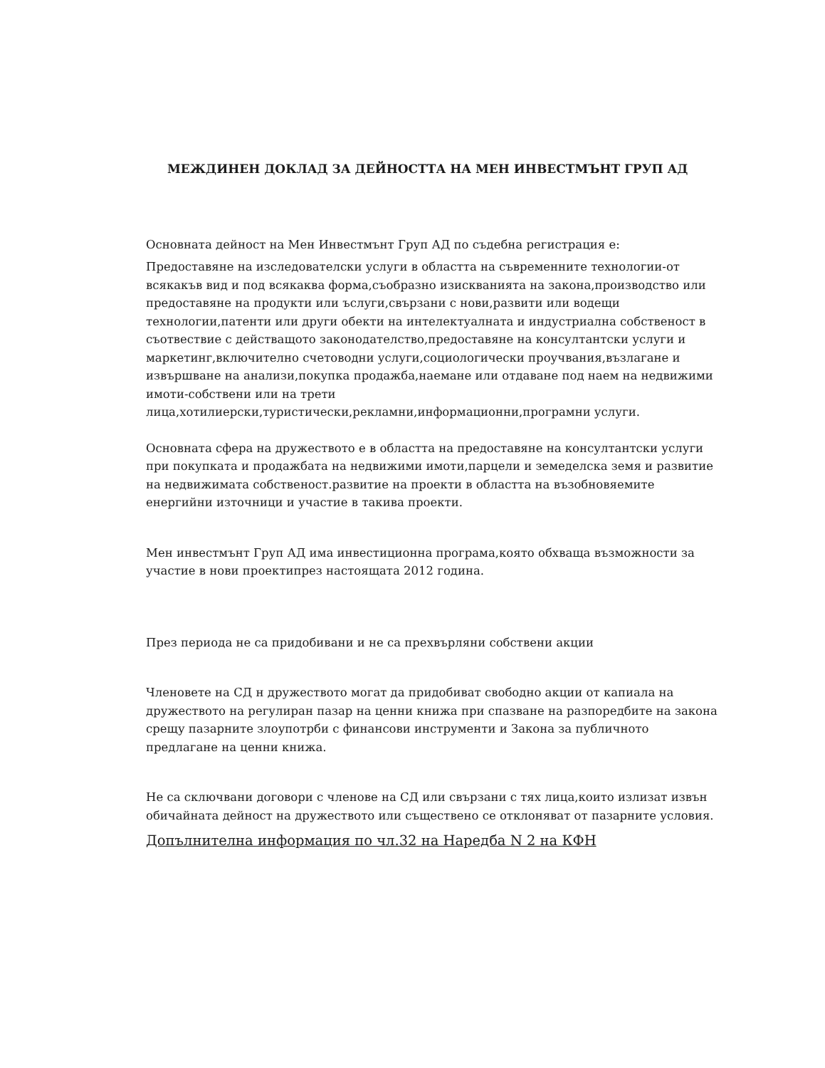МЕЖДИНЕН ДОКЛАД ЗА ДЕЙНОСТТА НА МЕН ИНВЕСТМЪНТ ГРУП АД
Основната дейност на Мен Инвестмънт Груп АД по съдебна регистрация е:
Предоставяне на изследователски услуги в областта на съвременните технологии-от всякакъв вид и под всякаква форма,съобразно изискванията на закона,производство или предоставяне на продукти или ъслуги,свързани с нови,развити или водещи технологии,патенти или други обекти на интелектуалната и индустриална собственост в съотвествие с действащото законодателство,предоставяне на консултантски услуги и маркетинг,включително счетоводни услуги,социологически проучвания,възлагане и извършване на анализи,покупка продажба,наемане или отдаване под наем на недвижими имоти-собствени или на трети лица,хотилиерски,туристически,рекламни,информационни,програмни услуги.
Основната сфера на дружеството е в областта на предоставяне на консултантски услуги при покупката и продажбата на недвижими имоти,парцели и земеделска земя и развитие на недвижимата собственост.развитие на проекти в областта на възобновяемите енергийни източници и участие в такива проекти.
Мен инвестмънт Груп АД има инвестиционна програма,която обхваща възможности за участие в нови проектипрез настоящата 2012 година.
През периода не са придобивани и не са прехвърляни собствени акции
Членовете на СД н дружеството могат да придобиват свободно акции от капиала на дружеството на регулиран пазар на ценни книжа при спазване на разпоредбите на закона срещу пазарните злоупотрби с финансови инструменти и Закона за публичното предлагане на ценни книжа.
Не са сключвани договори с членове на СД или свързани с тях лица,които излизат извън обичайната дейност на дружеството или съществено се отклоняват от пазарните условия.
Допълнителна информация по чл.32 на Наредба N 2 на КФН